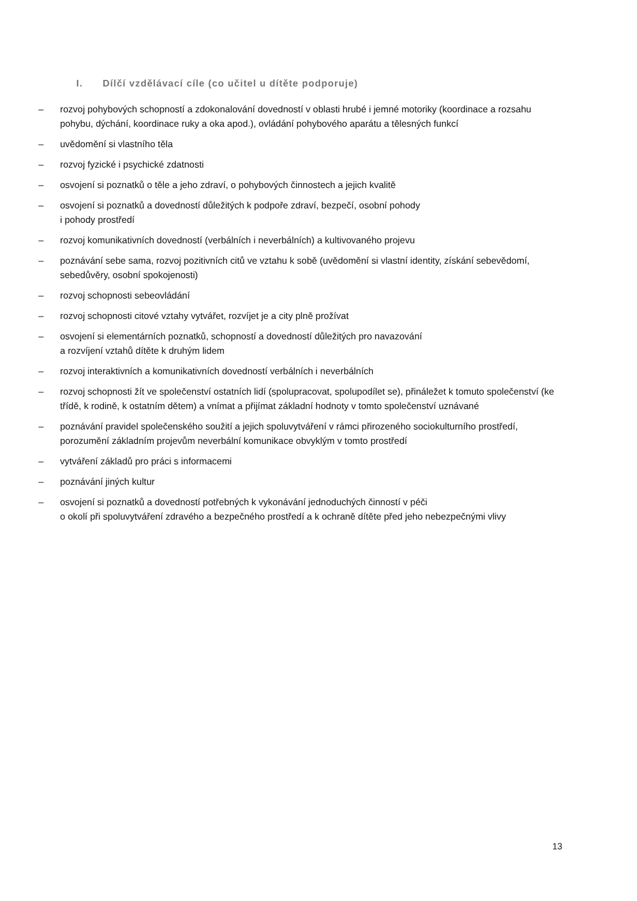I. Dílčí vzdělávací cíle (co učitel u dítěte podporuje)
– rozvoj pohybových schopností a zdokonalování dovedností v oblasti hrubé i jemné motoriky (koordinace a rozsahu pohybu, dýchání, koordinace ruky a oka apod.), ovládání pohybového aparátu a tělesných funkcí
– uvědomění si vlastního těla
– rozvoj fyzické i psychické zdatnosti
– osvojení si poznatků o těle a jeho zdraví, o pohybových činnostech a jejich kvalitě
– osvojení si poznatků a dovedností důležitých k podpoře zdraví, bezpečí, osobní pohody
i pohody prostředí
– rozvoj komunikativních dovedností (verbálních i neverbálních) a kultivovaného projevu
– poznávání sebe sama, rozvoj pozitivních citů ve vztahu k sobě (uvědomění si vlastní identity, získání sebevědomí, sebedůvěry, osobní spokojenosti)
– rozvoj schopnosti sebeovládání
– rozvoj schopnosti citové vztahy vytvářet, rozvíjet je a city plně prožívat
– osvojení si elementárních poznatků, schopností a dovedností důležitých pro navazování
a rozvíjení vztahů dítěte k druhým lidem
– rozvoj interaktivních a komunikativních dovedností verbálních i neverbálních
– rozvoj schopnosti žít ve společenství ostatních lidí (spolupracovat, spolupodílet se), přináležet k tomuto společenství (ke třídě, k rodině, k ostatním dětem) a vnímat a přijímat základní hodnoty v tomto společenství uznávané
– poznávání pravidel společenského soužití a jejich spoluvytváření v rámci přirozeného sociokulturního prostředí, porozumění základním projevům neverbální komunikace obvyklým v tomto prostředí
– vytváření základů pro práci s informacemi
– poznávání jiných kultur
– osvojení si poznatků a dovedností potřebných k vykonávání jednoduchých činností v péči
o okolí při spoluvytváření zdravého a bezpečného prostředí a k ochraně dítěte před jeho nebezpečnými vlivy
13